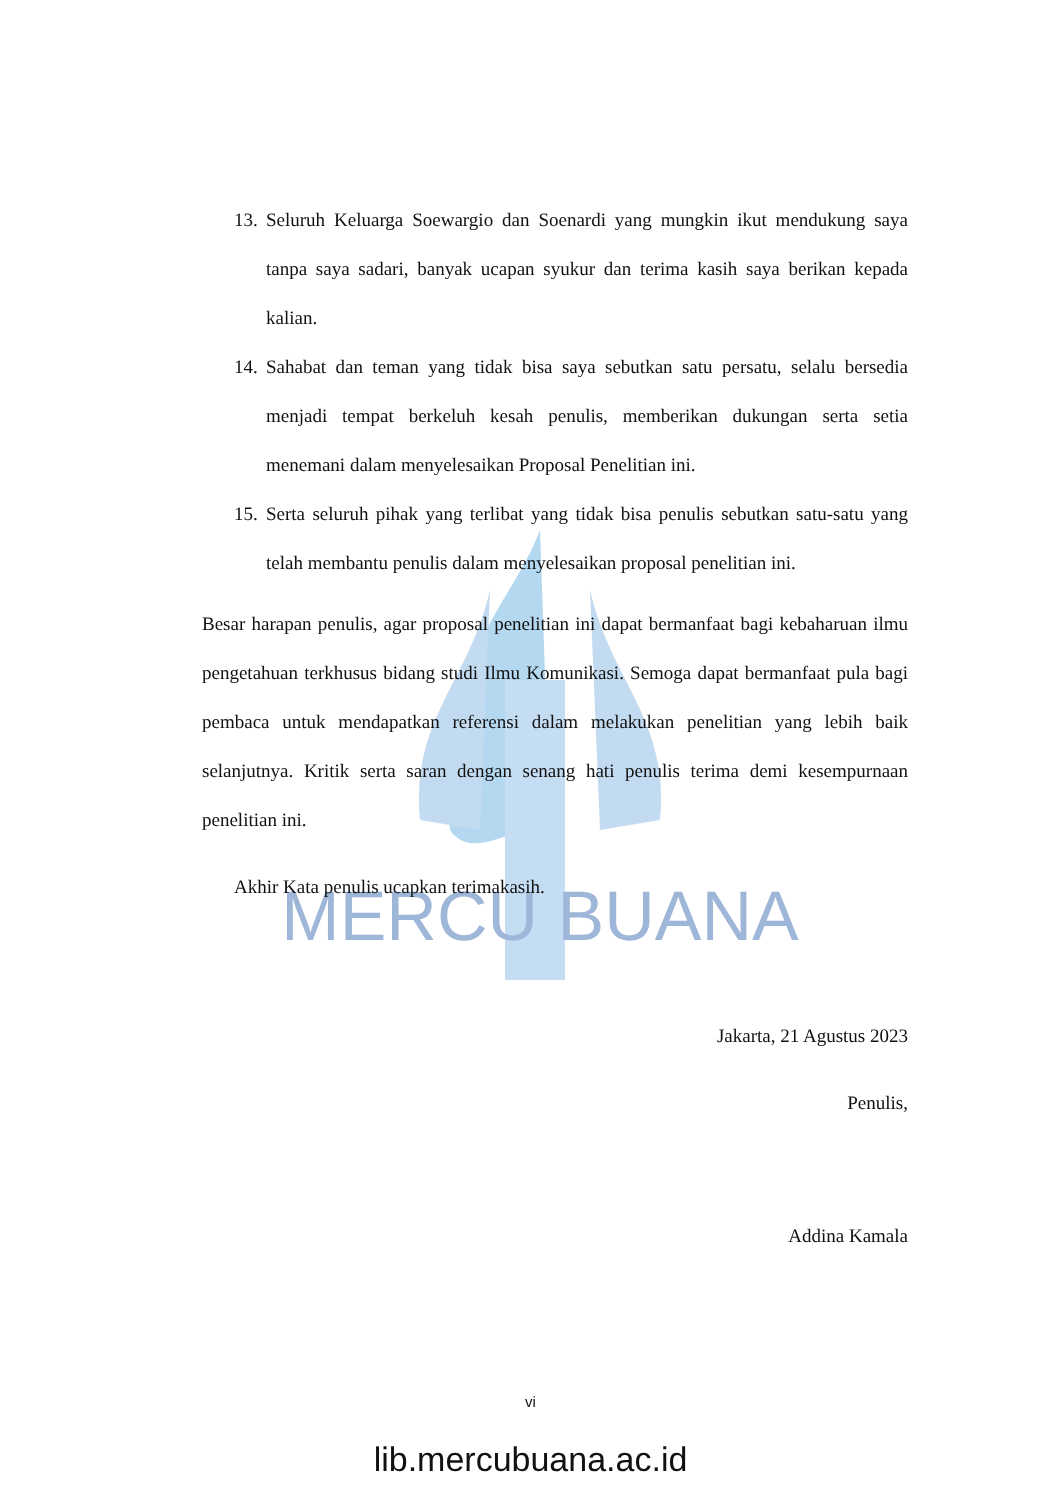MERCU BUANA
13. Seluruh Keluarga Soewargio dan Soenardi yang mungkin ikut mendukung saya tanpa saya sadari, banyak ucapan syukur dan terima kasih saya berikan kepada kalian.
14. Sahabat dan teman yang tidak bisa saya sebutkan satu persatu, selalu bersedia menjadi tempat berkeluh kesah penulis, memberikan dukungan serta setia menemani dalam menyelesaikan Proposal Penelitian ini.
15. Serta seluruh pihak yang terlibat yang tidak bisa penulis sebutkan satu-satu yang telah membantu penulis dalam menyelesaikan proposal penelitian ini.
Besar harapan penulis, agar proposal penelitian ini dapat bermanfaat bagi kebaharuan ilmu pengetahuan terkhusus bidang studi Ilmu Komunikasi. Semoga dapat bermanfaat pula bagi pembaca untuk mendapatkan referensi dalam melakukan penelitian yang lebih baik selanjutnya. Kritik serta saran dengan senang hati penulis terima demi kesempurnaan penelitian ini.
Akhir Kata penulis ucapkan terimakasih.
Jakarta, 21 Agustus 2023
Penulis,
Addina Kamala
vi
lib.mercubuana.ac.id